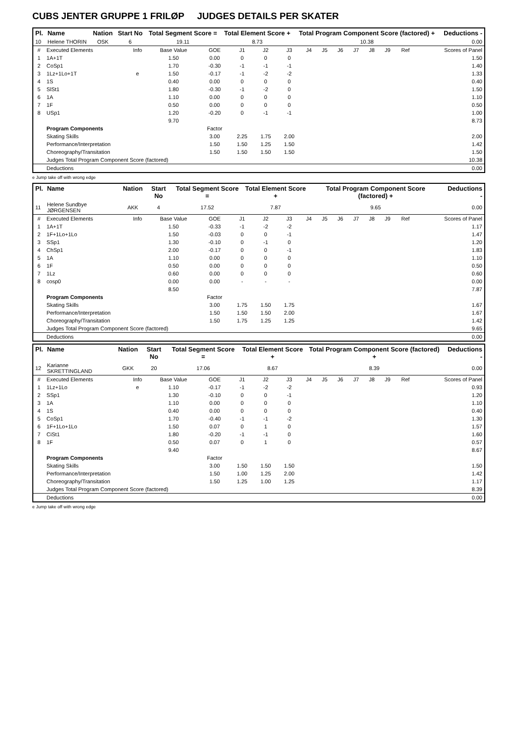CUBS JENTER GRUPPE 1 FRILØP JUDGES DETAILS PER SKATER
| Pl. | Name | Nation | Start No | Total Segment Score = | Total Element Score + | Total Program Component Score (factored) + | Deductions - |
| --- | --- | --- | --- | --- | --- | --- | --- |
| 10 | Helene THORIN | OSK | 6 | 19.11 | 8.73 | 10.38 | 0.00 |
| # | Executed Elements | Info | Base Value | GOE | J1 | J2 | J3 | J4 | J5 | J6 | J7 | J8 | J9 | Ref | Scores of Panel |
| 1 | 1A+1T | | 1.50 | 0.00 | 0 | 0 | 0 | | | | | | | | 1.50 |
| 2 | CoSp1 | | 1.70 | -0.30 | -1 | -1 | -1 | | | | | | | | 1.40 |
| 3 | 1Lz+1Lo+1T | e | 1.50 | -0.17 | -1 | -2 | -2 | | | | | | | | 1.33 |
| 4 | 1S | | 0.40 | 0.00 | 0 | 0 | 0 | | | | | | | | 0.40 |
| 5 | SlSt1 | | 1.80 | -0.30 | -1 | -2 | 0 | | | | | | | | 1.50 |
| 6 | 1A | | 1.10 | 0.00 | 0 | 0 | 0 | | | | | | | | 1.10 |
| 7 | 1F | | 0.50 | 0.00 | 0 | 0 | 0 | | | | | | | | 0.50 |
| 8 | USp1 | | 1.20 | -0.20 | 0 | -1 | -1 | | | | | | | | 1.00 |
| | | | 9.70 | | | | | | | | | | | | 8.73 |
| | Program Components | | | Factor | | | | | | | | | | | |
| | Skating Skills | | | 3.00 | 2.25 | 1.75 | 2.00 | | | | | | | | 2.00 |
| | Performance/Interpretation | | | 1.50 | 1.50 | 1.25 | 1.50 | | | | | | | | 1.42 |
| | Choreography/Transitation | | | 1.50 | 1.50 | 1.50 | 1.50 | | | | | | | | 1.50 |
| | Judges Total Program Component Score (factored) | | | | | | | | | | | | | | 10.38 |
| | Deductions | | | | | | | | | | | | | | 0.00 |
e Jump take off with wrong edge
| Pl. | Name | Nation | Start No | Total Segment Score = | Total Element Score + | Total Program Component Score (factored) + | Deductions - |
| --- | --- | --- | --- | --- | --- | --- | --- |
| 11 | Helene Sundbye JØRGENSEN | AKK | 4 | 17.52 | 7.87 | 9.65 | 0.00 |
| # | Executed Elements | Info | Base Value | GOE | J1 | J2 | J3 | J4 | J5 | J6 | J7 | J8 | J9 | Ref | Scores of Panel |
| 1 | 1A+1T | | 1.50 | -0.33 | -1 | -2 | -2 | | | | | | | | 1.17 |
| 2 | 1F+1Lo+1Lo | | 1.50 | -0.03 | 0 | 0 | -1 | | | | | | | | 1.47 |
| 3 | SSp1 | | 1.30 | -0.10 | 0 | -1 | 0 | | | | | | | | 1.20 |
| 4 | ChSp1 | | 2.00 | -0.17 | 0 | 0 | -1 | | | | | | | | 1.83 |
| 5 | 1A | | 1.10 | 0.00 | 0 | 0 | 0 | | | | | | | | 1.10 |
| 6 | 1F | | 0.50 | 0.00 | 0 | 0 | 0 | | | | | | | | 0.50 |
| 7 | 1Lz | | 0.60 | 0.00 | 0 | 0 | 0 | | | | | | | | 0.60 |
| 8 | cosp0 | | 0.00 | 0.00 | - | - | - | | | | | | | | 0.00 |
| | | | 8.50 | | | | | | | | | | | | 7.87 |
| | Program Components | | | Factor | | | | | | | | | | | |
| | Skating Skills | | | 3.00 | 1.75 | 1.50 | 1.75 | | | | | | | | 1.67 |
| | Performance/Interpretation | | | 1.50 | 1.50 | 1.50 | 2.00 | | | | | | | | 1.67 |
| | Choreography/Transitation | | | 1.50 | 1.75 | 1.25 | 1.25 | | | | | | | | 1.42 |
| | Judges Total Program Component Score (factored) | | | | | | | | | | | | | | 9.65 |
| | Deductions | | | | | | | | | | | | | | 0.00 |
| Pl. | Name | Nation | Start No | Total Segment Score = | Total Element Score + | Total Program Component Score (factored) + | Deductions - |
| --- | --- | --- | --- | --- | --- | --- | --- |
| 12 | Karianne SKRETTINGLAND | GKK | 20 | 17.06 | 8.67 | 8.39 | 0.00 |
| # | Executed Elements | Info | Base Value | GOE | J1 | J2 | J3 | J4 | J5 | J6 | J7 | J8 | J9 | Ref | Scores of Panel |
| 1 | 1Lz+1Lo | e | 1.10 | -0.17 | -1 | -2 | -2 | | | | | | | | 0.93 |
| 2 | SSp1 | | 1.30 | -0.10 | 0 | 0 | -1 | | | | | | | | 1.20 |
| 3 | 1A | | 1.10 | 0.00 | 0 | 0 | 0 | | | | | | | | 1.10 |
| 4 | 1S | | 0.40 | 0.00 | 0 | 0 | 0 | | | | | | | | 0.40 |
| 5 | CoSp1 | | 1.70 | -0.40 | -1 | -1 | -2 | | | | | | | | 1.30 |
| 6 | 1F+1Lo+1Lo | | 1.50 | 0.07 | 0 | 1 | 0 | | | | | | | | 1.57 |
| 7 | CiSt1 | | 1.80 | -0.20 | -1 | -1 | 0 | | | | | | | | 1.60 |
| 8 | 1F | | 0.50 | 0.07 | 0 | 1 | 0 | | | | | | | | 0.57 |
| | | | 9.40 | | | | | | | | | | | | 8.67 |
| | Program Components | | | Factor | | | | | | | | | | | |
| | Skating Skills | | | 3.00 | 1.50 | 1.50 | 1.50 | | | | | | | | 1.50 |
| | Performance/Interpretation | | | 1.50 | 1.00 | 1.25 | 2.00 | | | | | | | | 1.42 |
| | Choreography/Transitation | | | 1.50 | 1.25 | 1.00 | 1.25 | | | | | | | | 1.17 |
| | Judges Total Program Component Score (factored) | | | | | | | | | | | | | | 8.39 |
| | Deductions | | | | | | | | | | | | | | 0.00 |
e Jump take off with wrong edge